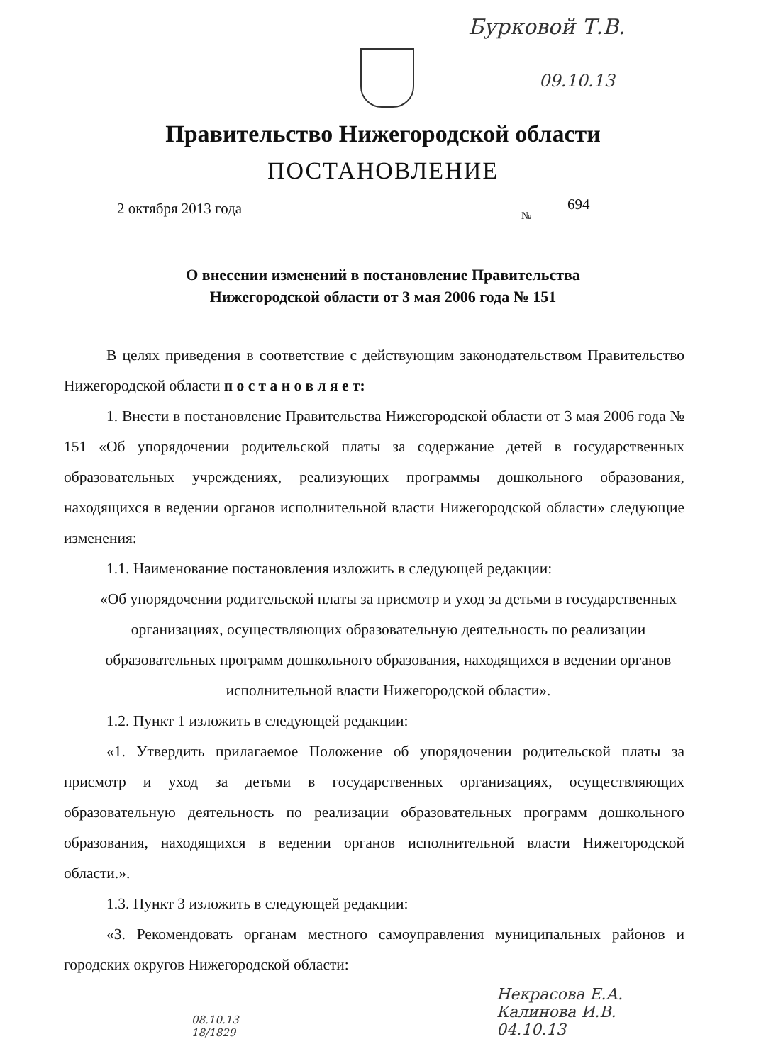Бурковой Т.В.
09.10.13
Правительство Нижегородской области
ПОСТАНОВЛЕНИЕ
2 октября 2013 года 694
№
О внесении изменений в постановление Правительства
Нижегородской области от 3 мая 2006 года № 151
В целях приведения в соответствие с действующим законодательством Правительство Нижегородской области п о с т а н о в л я е т:
1. Внести в постановление Правительства Нижегородской области от 3 мая 2006 года № 151 «Об упорядочении родительской платы за содержание детей в государственных образовательных учреждениях, реализующих программы дошкольного образования, находящихся в ведении органов исполнительной власти Нижегородской области» следующие изменения:
1.1. Наименование постановления изложить в следующей редакции:
«Об упорядочении родительской платы за присмотр и уход за детьми в государственных организациях, осуществляющих образовательную деятельность по реализации образовательных программ дошкольного образования, находящихся в ведении органов исполнительной власти Нижегородской области».
1.2. Пункт 1 изложить в следующей редакции:
«1. Утвердить прилагаемое Положение об упорядочении родительской платы за присмотр и уход за детьми в государственных организациях, осуществляющих образовательную деятельность по реализации образовательных программ дошкольного образования, находящихся в ведении органов исполнительной власти Нижегородской области.».
1.3. Пункт 3 изложить в следующей редакции:
«3. Рекомендовать органам местного самоуправления муниципальных районов и городских округов Нижегородской области:
08.10.13
18/1829
Некрасова Е.А.
Калинова И.В.
04.10.13